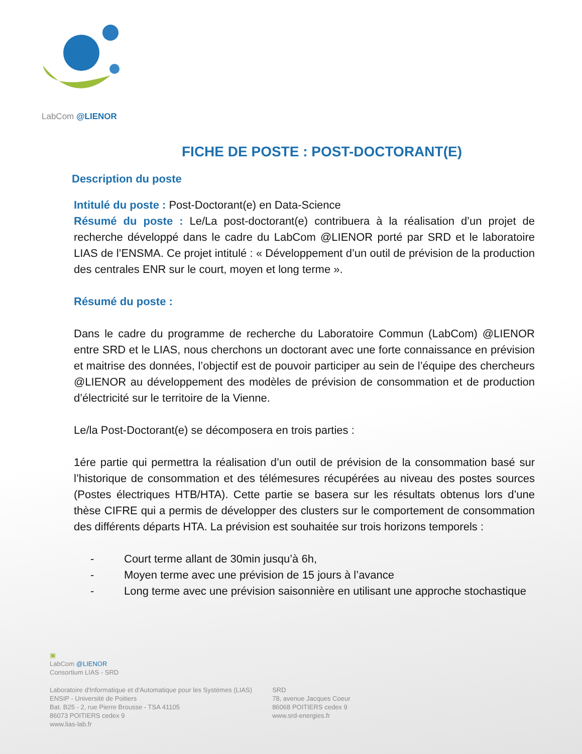LabCom @LIENOR
FICHE DE POSTE : POST-DOCTORANT(E)
Description du poste
Intitulé du poste : Post-Doctorant(e) en Data-Science
Résumé du poste : Le/La post-doctorant(e) contribuera à la réalisation d’un projet de recherche développé dans le cadre du LabCom @LIENOR porté par SRD et le laboratoire LIAS de l’ENSMA. Ce projet intitulé : « Développement d’un outil de prévision de la production des centrales ENR sur le court, moyen et long terme ».
Résumé du poste :
Dans le cadre du programme de recherche du Laboratoire Commun (LabCom) @LIENOR entre SRD et le LIAS, nous cherchons un doctorant avec une forte connaissance en prévision et maitrise des données, l’objectif est de pouvoir participer au sein de l’équipe des chercheurs @LIENOR au développement des modèles de prévision de consommation et de production d’électricité sur le territoire de la Vienne.
Le/la Post-Doctorant(e) se décomposera en trois parties :
1ére partie qui permettra la réalisation d’un outil de prévision de la consommation basé sur l’historique de consommation et des télémesures récupérées au niveau des postes sources (Postes électriques HTB/HTA). Cette partie se basera sur les résultats obtenus lors d’une thèse CIFRE qui a permis de développer des clusters sur le comportement de consommation des différents départs HTA. La prévision est souhaitée sur trois horizons temporels :
- Court terme allant de 30min jusqu’à 6h,
- Moyen terme avec une prévision de 15 jours à l’avance
- Long terme avec une prévision saisonnière en utilisant une approche stochastique
▣
LabCom @LIENOR
Consortium LIAS - SRD
Laboratoire d'Informatique et d'Automatique pour les Systèmes (LIAS)
ENSIP - Université de Poitiers
Bat. B25 - 2, rue Pierre Brousse - TSA 41105
86073 POITIERS cedex 9
www.lias-lab.fr
SRD
78, avenue Jacques Coeur
86068 POITIERS cedex 9
www.srd-energies.fr